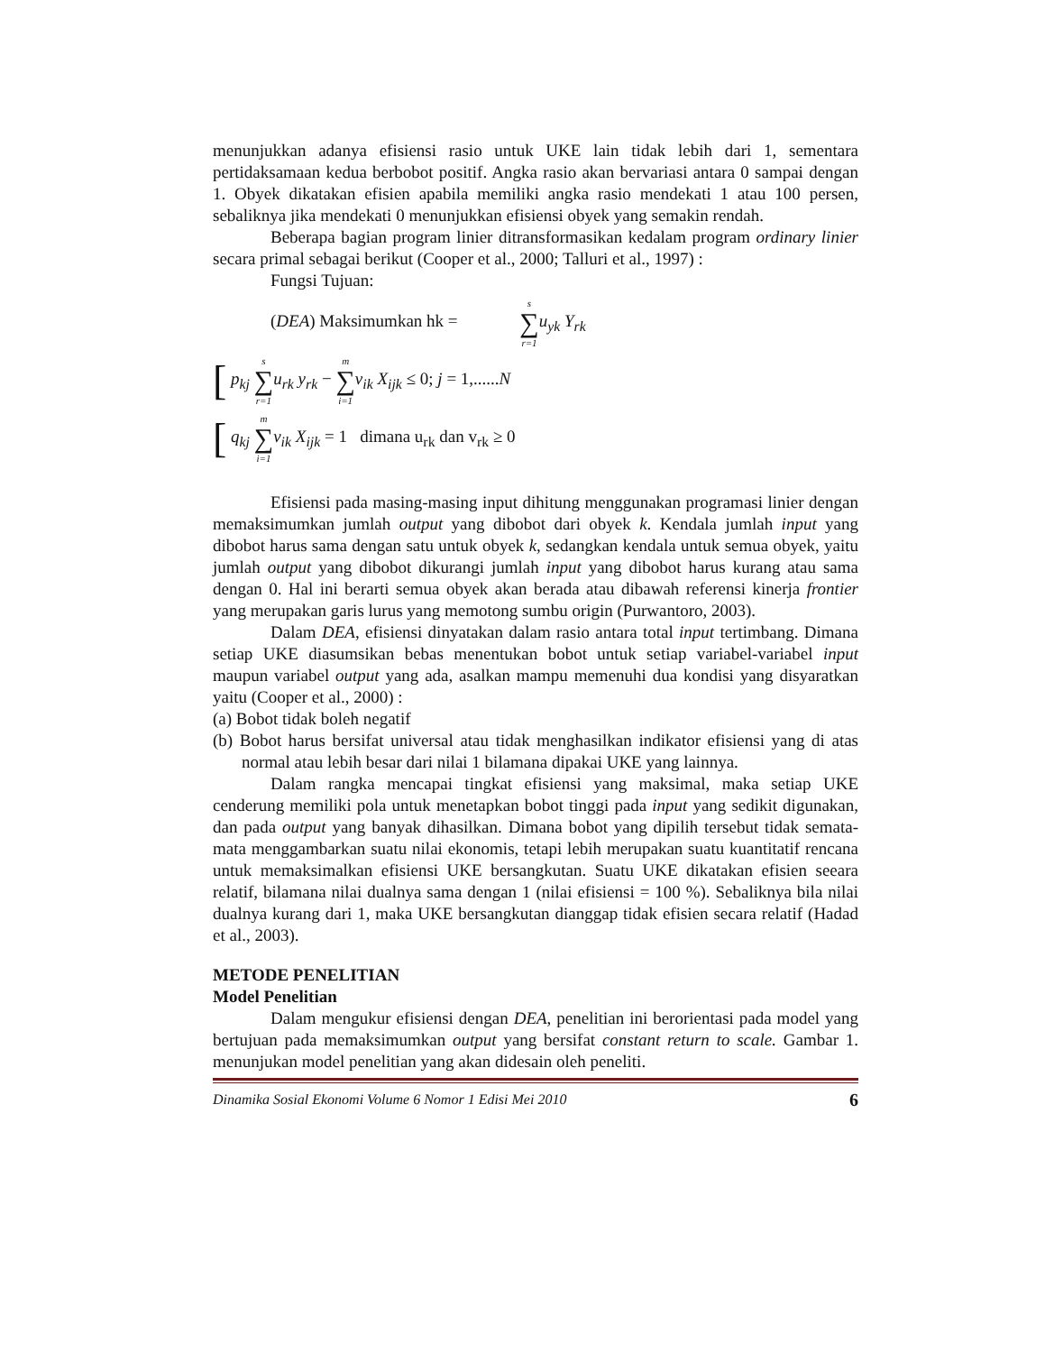menunjukkan adanya efisiensi rasio untuk UKE lain tidak lebih dari 1, sementara pertidaksamaan kedua berbobot positif. Angka rasio akan bervariasi antara 0 sampai dengan 1. Obyek dikatakan efisien apabila memiliki angka rasio mendekati 1 atau 100 persen, sebaliknya jika mendekati 0 menunjukkan efisiensi obyek yang semakin rendah.
Beberapa bagian program linier ditransformasikan kedalam program ordinary linier secara primal sebagai berikut (Cooper et al., 2000; Talluri et al., 1997) :
Fungsi Tujuan:
(DEA) Maksimumkan hk = s ∑ r=1 u<sub>yk</sub> Y<sub>rk</sub>
[ p<sub>kj</sub> s ∑ r=1 u<sub>rk</sub> y<sub>rk</sub> − m ∑ i=1 v<sub>ik</sub> X<sub>ijk</sub> ≤ 0; j = 1,......N
[ q<sub>kj</sub> m ∑ i=1 v<sub>ik</sub> X<sub>ijk</sub> = 1 dimana u<sub>rk</sub> dan v<sub>rk</sub> ≥ 0
Efisiensi pada masing-masing input dihitung menggunakan programasi linier dengan memaksimumkan jumlah output yang dibobot dari obyek k. Kendala jumlah input yang dibobot harus sama dengan satu untuk obyek k, sedangkan kendala untuk semua obyek, yaitu jumlah output yang dibobot dikurangi jumlah input yang dibobot harus kurang atau sama dengan 0. Hal ini berarti semua obyek akan berada atau dibawah referensi kinerja frontier yang merupakan garis lurus yang memotong sumbu origin (Purwantoro, 2003).
Dalam DEA, efisiensi dinyatakan dalam rasio antara total input tertimbang. Dimana setiap UKE diasumsikan bebas menentukan bobot untuk setiap variabel-variabel input maupun variabel output yang ada, asalkan mampu memenuhi dua kondisi yang disyaratkan yaitu (Cooper et al., 2000) :
(a) Bobot tidak boleh negatif
(b) Bobot harus bersifat universal atau tidak menghasilkan indikator efisiensi yang di atas normal atau lebih besar dari nilai 1 bilamana dipakai UKE yang lainnya.
Dalam rangka mencapai tingkat efisiensi yang maksimal, maka setiap UKE cenderung memiliki pola untuk menetapkan bobot tinggi pada input yang sedikit digunakan, dan pada output yang banyak dihasilkan. Dimana bobot yang dipilih tersebut tidak semata-mata menggambarkan suatu nilai ekonomis, tetapi lebih merupakan suatu kuantitatif rencana untuk memaksimalkan efisiensi UKE bersangkutan. Suatu UKE dikatakan efisien seeara relatif, bilamana nilai dualnya sama dengan 1 (nilai efisiensi = 100 %). Sebaliknya bila nilai dualnya kurang dari 1, maka UKE bersangkutan dianggap tidak efisien secara relatif (Hadad et al., 2003).
METODE PENELITIAN
Model Penelitian
Dalam mengukur efisiensi dengan DEA, penelitian ini berorientasi pada model yang bertujuan pada memaksimumkan output yang bersifat constant return to scale. Gambar 1. menunjukan model penelitian yang akan didesain oleh peneliti.
Dinamika Sosial Ekonomi Volume 6 Nomor 1 Edisi Mei 2010 6